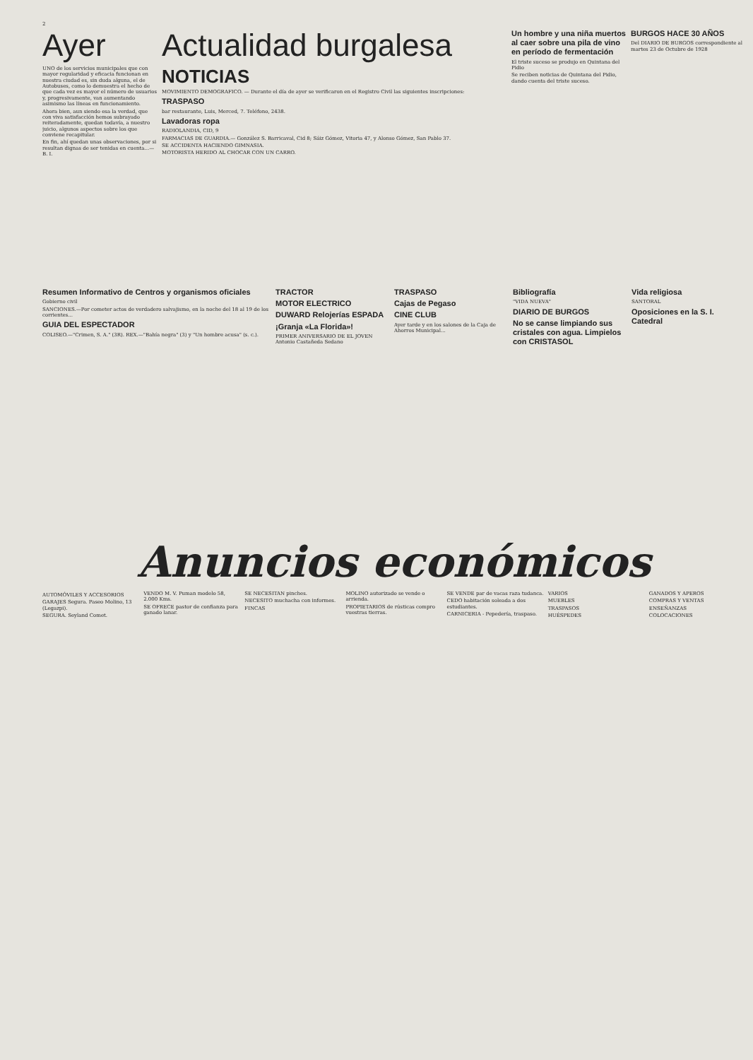2
Ayer
UNO de los servicios municipales que con mayor regularidad y eficacia funcionan en nuestra ciudad es, sin duda alguna, el de Autobuses, como lo demuestra el hecho de que cada vez es mayor el número de usuarios y, progresivamente, van aumentando asimismo las líneas en funcionamiento.
Ahora bien, aun siendo esa la verdad, que con viva satisfacción hemos subrayado reiteradamente, quedan todavía, a nuestro juicio, algunos aspectos sobre los que conviene recapitular.
En fin, ahí quedan unas observaciones, por si resultan dignas de ser tenidas en cuenta...—B. I.
Actualidad burgalesa
NOTICIAS
MOVIMIENTO DEMOGRAFICO. — Durante el día de ayer se verificaron en el Registro Civil las siguientes inscripciones:
TRASPASO
bar restaurante, Luis, Merced, 7. Teléfono, 2438.
Lavadoras ropa
RADIOLANDIA, CID, 9
FARMACIAS DE GUARDIA.— González S. Barricaval, Cid 8; Sáiz Gómez, Vitoria 47, y Alonso Gómez, San Pablo 37.
SE ACCIDENTA HACIENDO GIMNASIA.
MOTORISTA HERIDO AL CHOCAR CON UN CARRO.
Un hombre y una niña muertos al caer sobre una pila de vino en período de fermentación
El triste suceso se produjo en Quintana del Pidio
Se reciben noticias de Quintana del Pidio, dando cuenta del triste suceso.
BURGOS HACE 30 AÑOS
Del DIARIO DE BURGOS correspondiente al martes 23 de Octubre de 1928
Resumen Informativo de Centros y organismos oficiales
Gobierno civil
SANCIONES.—Por cometer actos de verdadero salvajismo, en la noche del 18 al 19 de los corrientes...
GUIA DEL ESPECTADOR
COLISEO.—"Crimen, S. A." (3R). REX.—"Bahía negra" (3) y "Un hombre acusa" (s. c.).
TRACTOR
MOTOR ELECTRICO
DUWARD Relojerías ESPADA
¡Granja «La Florida»!
PRIMER ANIVERSARIO DE EL JOVEN Antonio Castañeda Sedano
TRASPASO
Cajas de Pegaso
CINE CLUB
Ayer tarde y en los salones de la Caja de Ahorros Municipal...
Bibliografía
"VIDA NUEVA"
DIARIO DE BURGOS
No se canse limpiando sus cristales con agua. Limpielos con CRISTASOL
Vida religiosa
SANTORAL
Oposiciones en la S. I. Catedral
Anuncios económicos
AUTOMÓVILES Y ACCESORIOS
GARAJES Segura. Paseo Molino, 13 (Legazpi).
SEGURA. Seyland Comet.
VENDO M. V. Puman modelo 58, 2.000 Kms.
SE OFRECE pastor de confianza para ganado lanar.
SE NECESITAN pinches.
NECESITO muchacha con informes.
FINCAS
MOLINO autorizado se vende o arrienda.
PROPIETARIOS de rústicas compro vuestras tierras.
SE VENDE par de vacas raza tudanca.
CEDO habitación soleada a dos estudiantes.
CARNICERIA - Pepedería, traspaso.
VARIOS
MUEBLES
TRASPASOS
HUÉSPEDES
GANADOS Y APEROS
COMPRAS Y VENTAS
ENSEÑANZAS
COLOCACIONES